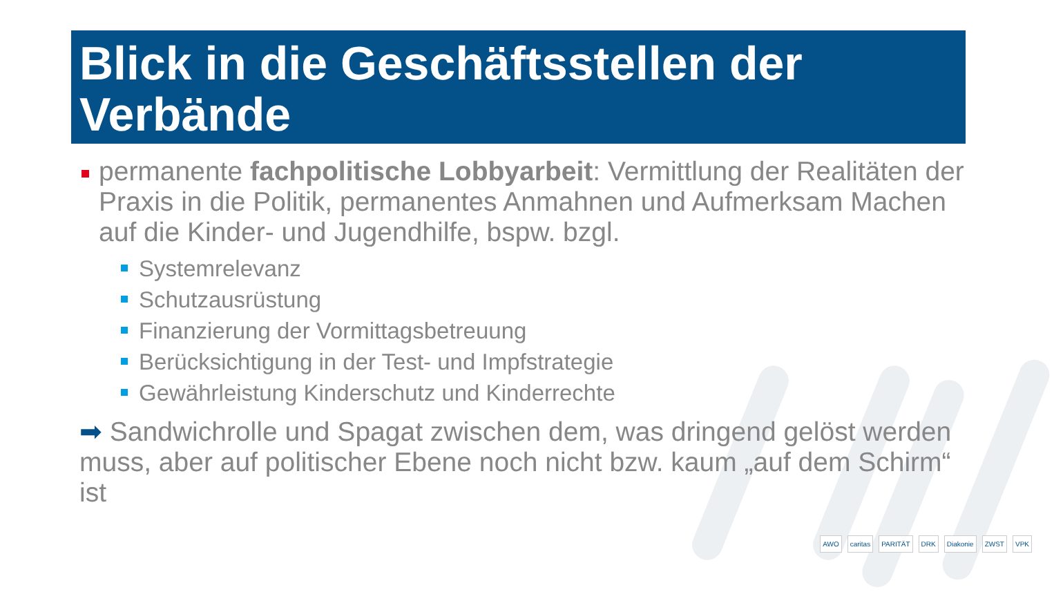Blick in die Geschäftsstellen der Verbände
permanente fachpolitische Lobbyarbeit: Vermittlung der Realitäten der Praxis in die Politik, permanentes Anmahnen und Aufmerksam Machen auf die Kinder- und Jugendhilfe, bspw. bzgl.
Systemrelevanz
Schutzausrüstung
Finanzierung der Vormittagsbetreuung
Berücksichtigung in der Test- und Impfstrategie
Gewährleistung Kinderschutz und Kinderrechte
➡ Sandwichrolle und Spagat zwischen dem, was dringend gelöst werden muss, aber auf politischer Ebene noch nicht bzw. kaum „auf dem Schirm“ ist
AWO caritas PARITÄT DRK Diakonie ZWST VPK